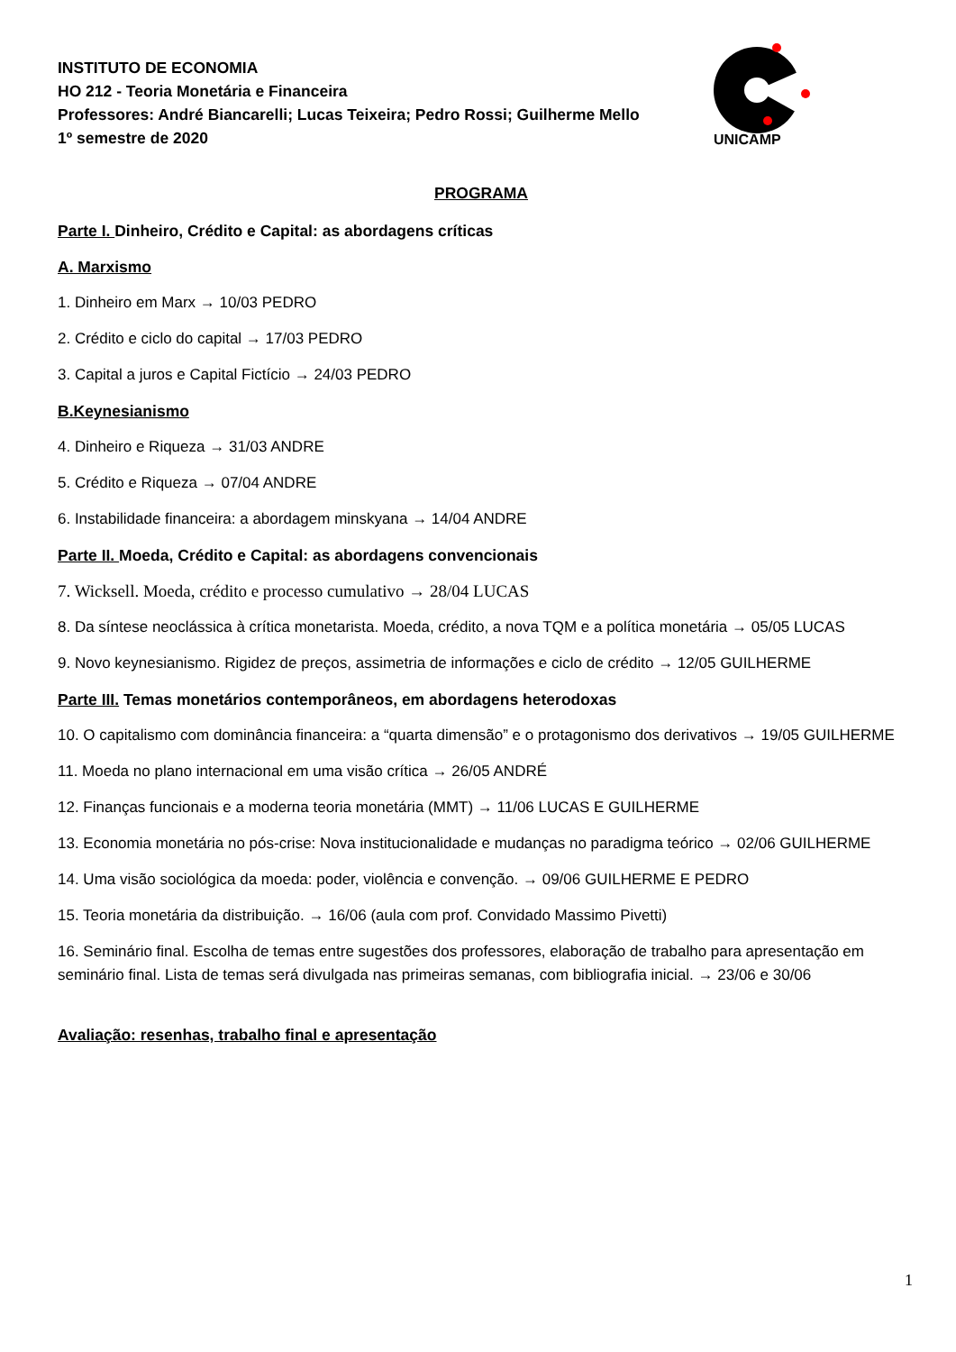UNICAMP
INSTITUTO DE ECONOMIA
HO 212 - Teoria Monetária e Financeira
Professores: André Biancarelli; Lucas Teixeira; Pedro Rossi; Guilherme Mello
1º semestre de 2020
PROGRAMA
Parte I. Dinheiro, Crédito e Capital: as abordagens críticas
A. Marxismo
1. Dinheiro em Marx → 10/03 PEDRO
2. Crédito e ciclo do capital → 17/03 PEDRO
3. Capital a juros e Capital Fictício → 24/03 PEDRO
B.Keynesianismo
4. Dinheiro e Riqueza → 31/03 ANDRE
5. Crédito e Riqueza → 07/04 ANDRE
6. Instabilidade financeira: a abordagem minskyana → 14/04 ANDRE
Parte II. Moeda, Crédito e Capital: as abordagens convencionais
7. Wicksell. Moeda, crédito e processo cumulativo → 28/04 LUCAS
8. Da síntese neoclássica à crítica monetarista. Moeda, crédito, a nova TQM e a política monetária → 05/05 LUCAS
9. Novo keynesianismo. Rigidez de preços, assimetria de informações e ciclo de crédito → 12/05 GUILHERME
Parte III. Temas monetários contemporâneos, em abordagens heterodoxas
10. O capitalismo com dominância financeira: a “quarta dimensão” e o protagonismo dos derivativos → 19/05 GUILHERME
11. Moeda no plano internacional em uma visão crítica → 26/05 ANDRÉ
12. Finanças funcionais e a moderna teoria monetária (MMT) → 11/06 LUCAS E GUILHERME
13. Economia monetária no pós-crise: Nova institucionalidade e mudanças no paradigma teórico → 02/06 GUILHERME
14. Uma visão sociológica da moeda: poder, violência e convenção. → 09/06 GUILHERME E PEDRO
15. Teoria monetária da distribuição. → 16/06 (aula com prof. Convidado Massimo Pivetti)
16. Seminário final. Escolha de temas entre sugestões dos professores, elaboração de trabalho para apresentação em seminário final. Lista de temas será divulgada nas primeiras semanas, com bibliografia inicial. → 23/06 e 30/06
Avaliação: resenhas, trabalho final e apresentação
1